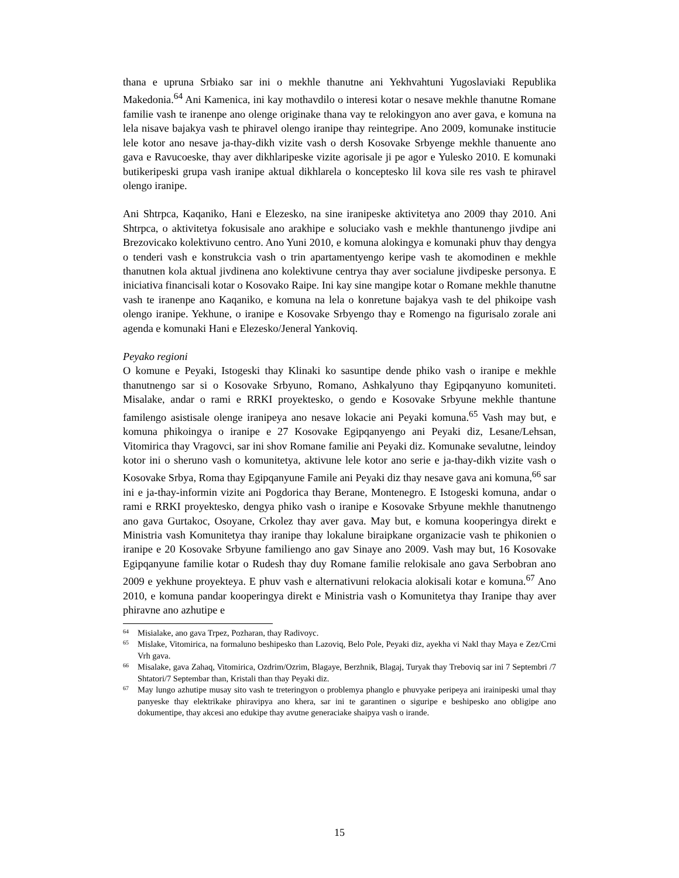thana e upruna Srbiako sar ini o mekhle thanutne ani Yekhvahtuni Yugoslaviaki Republika Makedonia.<sup>64</sup> Ani Kamenica, ini kay mothavdilo o interesi kotar o nesave mekhle thanutne Romane familie vash te iranenpe ano olenge originake thana vay te relokingyon ano aver gava, e komuna na lela nisave bajakya vash te phiravel olengo iranipe thay reintegripe. Ano 2009, komunake institucie lele kotor ano nesave ja-thay-dikh vizite vash o dersh Kosovake Srbyenge mekhle thanuente ano gava e Ravucoeske, thay aver dikhlaripeske vizite agorisale ji pe agor e Yulesko 2010. E komunaki butikeripeski grupa vash iranipe aktual dikhlarela o konceptesko lil kova sile res vash te phiravel olengo iranipe.
Ani Shtrpca, Kaqaniko, Hani e Elezesko, na sine iranipeske aktivitetya ano 2009 thay 2010. Ani Shtrpca, o aktivitetya fokusisale ano arakhipe e soluciako vash e mekhle thantunengo jivdipe ani Brezovicako kolektivuno centro. Ano Yuni 2010, e komuna alokingya e komunaki phuv thay dengya o tenderi vash e konstrukcia vash o trin apartamentyengo keripe vash te akomodinen e mekhle thanutnen kola aktual jivdinena ano kolektivune centrya thay aver socialune jivdipeske personya. E iniciativa financisali kotar o Kosovako Raipe. Ini kay sine mangipe kotar o Romane mekhle thanutne vash te iranenpe ano Kaqaniko, e komuna na lela o konretune bajakya vash te del phikoipe vash olengo iranipe. Yekhune, o iranipe e Kosovake Srbyengo thay e Romengo na figurisalo zorale ani agenda e komunaki Hani e Elezesko/Jeneral Yankoviq.
Peyako regioni
O komune e Peyaki, Istogeski thay Klinaki ko sasuntipe dende phiko vash o iranipe e mekhle thanutnengo sar si o Kosovake Srbyuno, Romano, Ashkalyuno thay Egipqanyuno komuniteti. Misalake, andar o rami e RRKI proyektesko, o gendo e Kosovake Srbyune mekhle thantune familengo asistisale olenge iranipeya ano nesave lokacie ani Peyaki komuna.<sup>65</sup> Vash may but, e komuna phikoingya o iranipe e 27 Kosovake Egipqanyengo ani Peyaki diz, Lesane/Lehsan, Vitomirica thay Vragovci, sar ini shov Romane familie ani Peyaki diz. Komunake sevalutne, leindoy kotor ini o sheruno vash o komunitetya, aktivune lele kotor ano serie e ja-thay-dikh vizite vash o Kosovake Srbya, Roma thay Egipqanyune Famile ani Peyaki diz thay nesave gava ani komuna,<sup>66</sup> sar ini e ja-thay-informin vizite ani Pogdorica thay Berane, Montenegro. E Istogeski komuna, andar o rami e RRKI proyektesko, dengya phiko vash o iranipe e Kosovake Srbyune mekhle thanutnengo ano gava Gurtakoc, Osoyane, Crkolez thay aver gava. May but, e komuna kooperingya direkt e Ministria vash Komunitetya thay iranipe thay lokalune biraipkane organizacie vash te phikonien o iranipe e 20 Kosovake Srbyune familiengo ano gav Sinaye ano 2009. Vash may but, 16 Kosovake Egipqanyune familie kotar o Rudesh thay duy Romane familie relokisale ano gava Serbobran ano 2009 e yekhune proyekteya. E phuv vash e alternativuni relokacia alokisali kotar e komuna.<sup>67</sup> Ano 2010, e komuna pandar kooperingya direkt e Ministria vash o Komunitetya thay Iranipe thay aver phiravne ano azhutipe e
64 Misialake, ano gava Trpez, Pozharan, thay Radivoyc.
65 Mislake, Vitomirica, na formaluno beshipesko than Lazoviq, Belo Pole, Peyaki diz, ayekha vi Nakl thay Maya e Zez/Crni Vrh gava.
66 Misalake, gava Zahaq, Vitomirica, Ozdrim/Ozrim, Blagaye, Berzhnik, Blagaj, Turyak thay Treboviq sar ini 7 Septembri /7 Shtatori/7 Septembar than, Kristali than thay Peyaki diz.
67 May lungo azhutipe musay sito vash te treteringyon o problemya phanglo e phuvyake peripeya ani irainipeski umal thay panyeske thay elektrikake phiravipya ano khera, sar ini te garantinen o siguripe e beshipesko ano obligipe ano dokumentipe, thay akcesi ano edukipe thay avutne generaciake shaipya vash o irande.
15